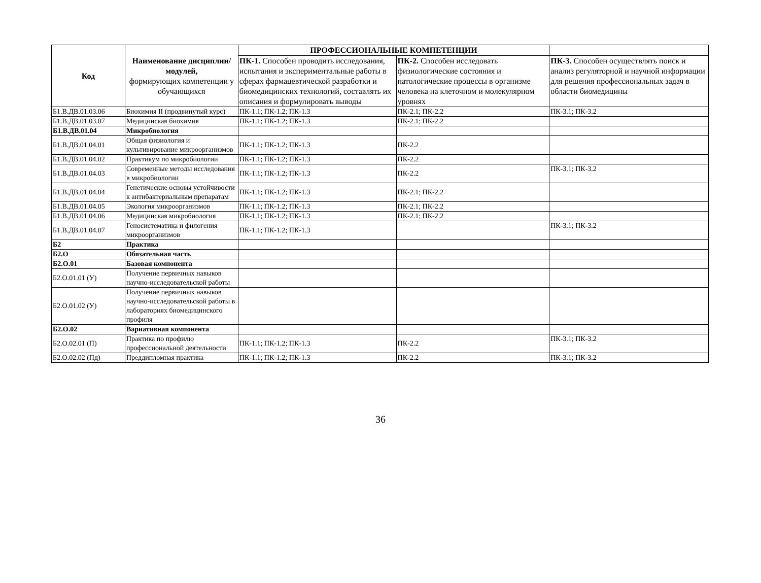| Код | Наименование дисциплин/модулей, формирующих компетенции у обучающихся | ПРОФЕССИОНАЛЬНЫЕ КОМПЕТЕНЦИИ | | |
| --- | --- | --- | --- | --- |
| | | ПК-1. Способен проводить исследования, испытания и экспериментальные работы в сферах фармацевтической разработки и биомедицинских технологий, составлять их описания и формулировать выводы | ПК-2. Способен исследовать физиологические состояния и патологические процессы в организме человека на клеточном и молекулярном уровнях | ПК-3. Способен осуществлять поиск и анализ регуляторной и научной информации для решения профессиональных задач в области биомедицины |
| Б1.В.ДВ.01.03.06 | Биохимия II (продвинутый курс) | ПК-1.1; ПК-1.2; ПК-1.3 | ПК-2.1; ПК-2.2 | ПК-3.1; ПК-3.2 |
| Б1.В.ДВ.01.03.07 | Медицинская биохимия | ПК-1.1; ПК-1.2; ПК-1.3 | ПК-2.1; ПК-2.2 | |
| Б1.В.ДВ.01.04 | Микробиология | | | |
| Б1.В.ДВ.01.04.01 | Общая физиология и культивирование микроорганизмов | ПК-1.1; ПК-1.2; ПК-1.3 | ПК-2.2 | |
| Б1.В.ДВ.01.04.02 | Практикум по микробиологии | ПК-1.1; ПК-1.2; ПК-1.3 | ПК-2.2 | |
| Б1.В.ДВ.01.04.03 | Современные методы исследования в микробиологии | ПК-1.1; ПК-1.2; ПК-1.3 | ПК-2.2 | ПК-3.1; ПК-3.2 |
| Б1.В.ДВ.01.04.04 | Генетические основы устойчивости к антибактериальным препаратам | ПК-1.1; ПК-1.2; ПК-1.3 | ПК-2.1; ПК-2.2 | |
| Б1.В.ДВ.01.04.05 | Экология микроорганизмов | ПК-1.1; ПК-1.2; ПК-1.3 | ПК-2.1; ПК-2.2 | |
| Б1.В.ДВ.01.04.06 | Медицинская микробиология | ПК-1.1; ПК-1.2; ПК-1.3 | ПК-2.1; ПК-2.2 | |
| Б1.В.ДВ.01.04.07 | Геносистематика и филогения микроорганизмов | ПК-1.1; ПК-1.2; ПК-1.3 | | ПК-3.1; ПК-3.2 |
| Б2 | Практика | | | |
| Б2.О | Обязательная часть | | | |
| Б2.О.01 | Базовая компонента | | | |
| Б2.О.01.01 (У) | Получение первичных навыков научно-исследовательской работы | | | |
| Б2.О.01.02 (У) | Получение первичных навыков научно-исследовательской работы в лабораториях биомедицинского профиля | | | |
| Б2.О.02 | Вариативная компонента | | | |
| Б2.О.02.01 (П) | Практика по профилю профессиональной деятельности | ПК-1.1; ПК-1.2; ПК-1.3 | ПК-2.2 | ПК-3.1; ПК-3.2 |
| Б2.О.02.02 (Пд) | Преддипломная практика | ПК-1.1; ПК-1.2; ПК-1.3 | ПК-2.2 | ПК-3.1; ПК-3.2 |
36